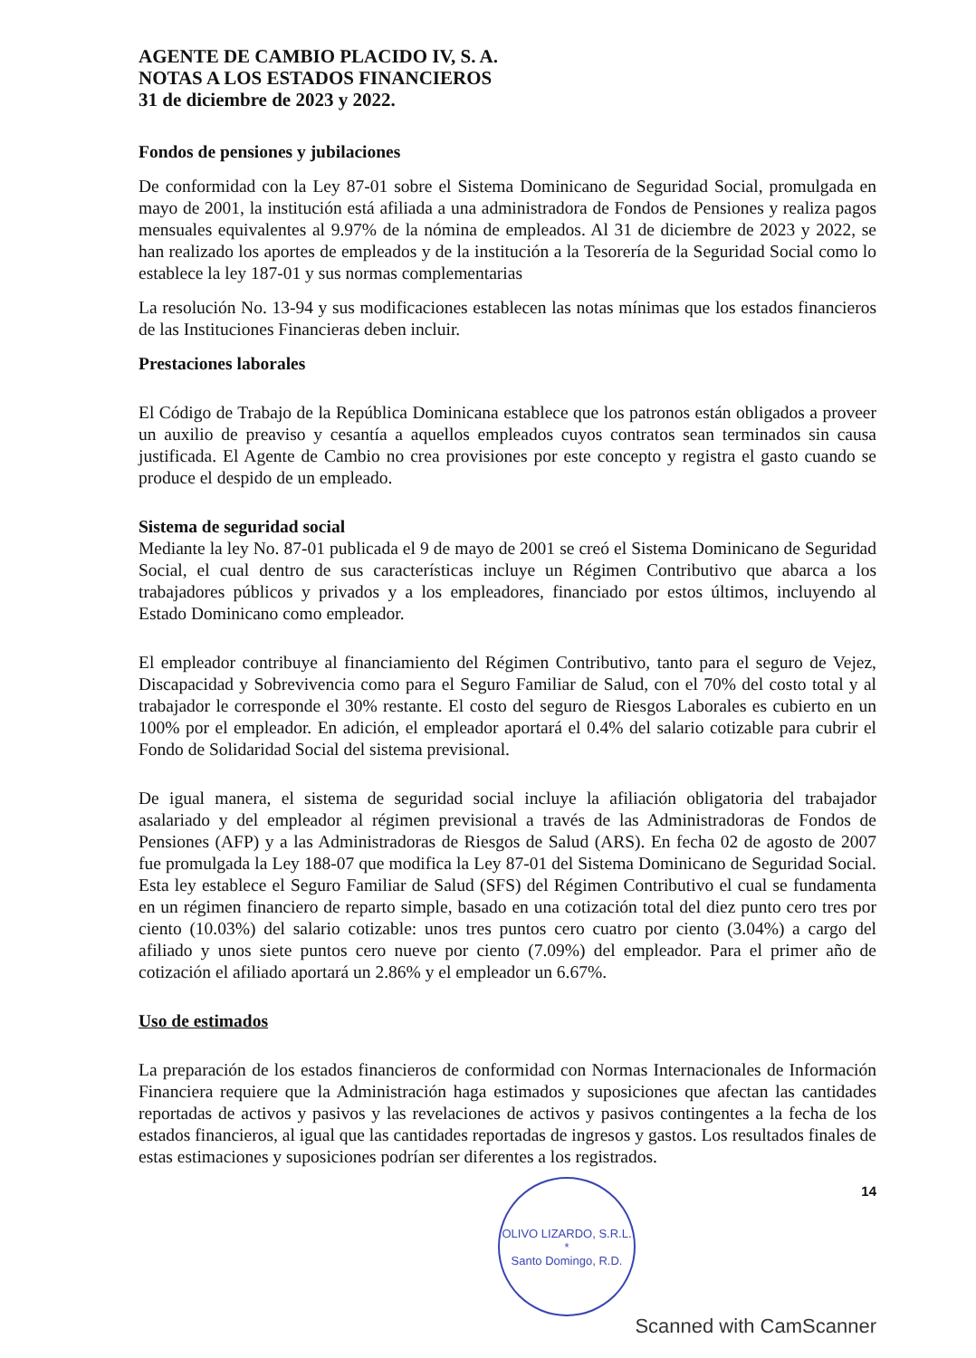AGENTE DE CAMBIO PLACIDO IV, S. A.
NOTAS A LOS ESTADOS FINANCIEROS
31 de diciembre de 2023 y 2022.
Fondos de pensiones y jubilaciones
De conformidad con la Ley 87-01 sobre el Sistema Dominicano de Seguridad Social, promulgada en mayo de 2001, la institución está afiliada a una administradora de Fondos de Pensiones y realiza pagos mensuales equivalentes al 9.97% de la nómina de empleados. Al 31 de diciembre de 2023 y 2022, se han realizado los aportes de empleados y de la institución a la Tesorería de la Seguridad Social como lo establece la ley 187-01 y sus normas complementarias
La resolución No. 13-94 y sus modificaciones establecen las notas mínimas que los estados financieros de las Instituciones Financieras deben incluir.
Prestaciones laborales
El Código de Trabajo de la República Dominicana establece que los patronos están obligados a proveer un auxilio de preaviso y cesantía a aquellos empleados cuyos contratos sean terminados sin causa justificada. El Agente de Cambio no crea provisiones por este concepto y registra el gasto cuando se produce el despido de un empleado.
Sistema de seguridad social
Mediante la ley No. 87-01 publicada el 9 de mayo de 2001 se creó el Sistema Dominicano de Seguridad Social, el cual dentro de sus características incluye un Régimen Contributivo que abarca a los trabajadores públicos y privados y a los empleadores, financiado por estos últimos, incluyendo al Estado Dominicano como empleador.
El empleador contribuye al financiamiento del Régimen Contributivo, tanto para el seguro de Vejez, Discapacidad y Sobrevivencia como para el Seguro Familiar de Salud, con el 70% del costo total y al trabajador le corresponde el 30% restante. El costo del seguro de Riesgos Laborales es cubierto en un 100% por el empleador. En adición, el empleador aportará el 0.4% del salario cotizable para cubrir el Fondo de Solidaridad Social del sistema previsional.
De igual manera, el sistema de seguridad social incluye la afiliación obligatoria del trabajador asalariado y del empleador al régimen previsional a través de las Administradoras de Fondos de Pensiones (AFP) y a las Administradoras de Riesgos de Salud (ARS). En fecha 02 de agosto de 2007 fue promulgada la Ley 188-07 que modifica la Ley 87-01 del Sistema Dominicano de Seguridad Social. Esta ley establece el Seguro Familiar de Salud (SFS) del Régimen Contributivo el cual se fundamenta en un régimen financiero de reparto simple, basado en una cotización total del diez punto cero tres por ciento (10.03%) del salario cotizable: unos tres puntos cero cuatro por ciento (3.04%) a cargo del afiliado y unos siete puntos cero nueve por ciento (7.09%) del empleador. Para el primer año de cotización el afiliado aportará un 2.86% y el empleador un 6.67%.
Uso de estimados
La preparación de los estados financieros de conformidad con Normas Internacionales de Información Financiera requiere que la Administración haga estimados y suposiciones que afectan las cantidades reportadas de activos y pasivos y las revelaciones de activos y pasivos contingentes a la fecha de los estados financieros, al igual que las cantidades reportadas de ingresos y gastos. Los resultados finales de estas estimaciones y suposiciones podrían ser diferentes a los registrados.
14
OLIVO LIZARDO, S.R.L.
*
Santo Domingo, R.D.
Scanned with CamScanner